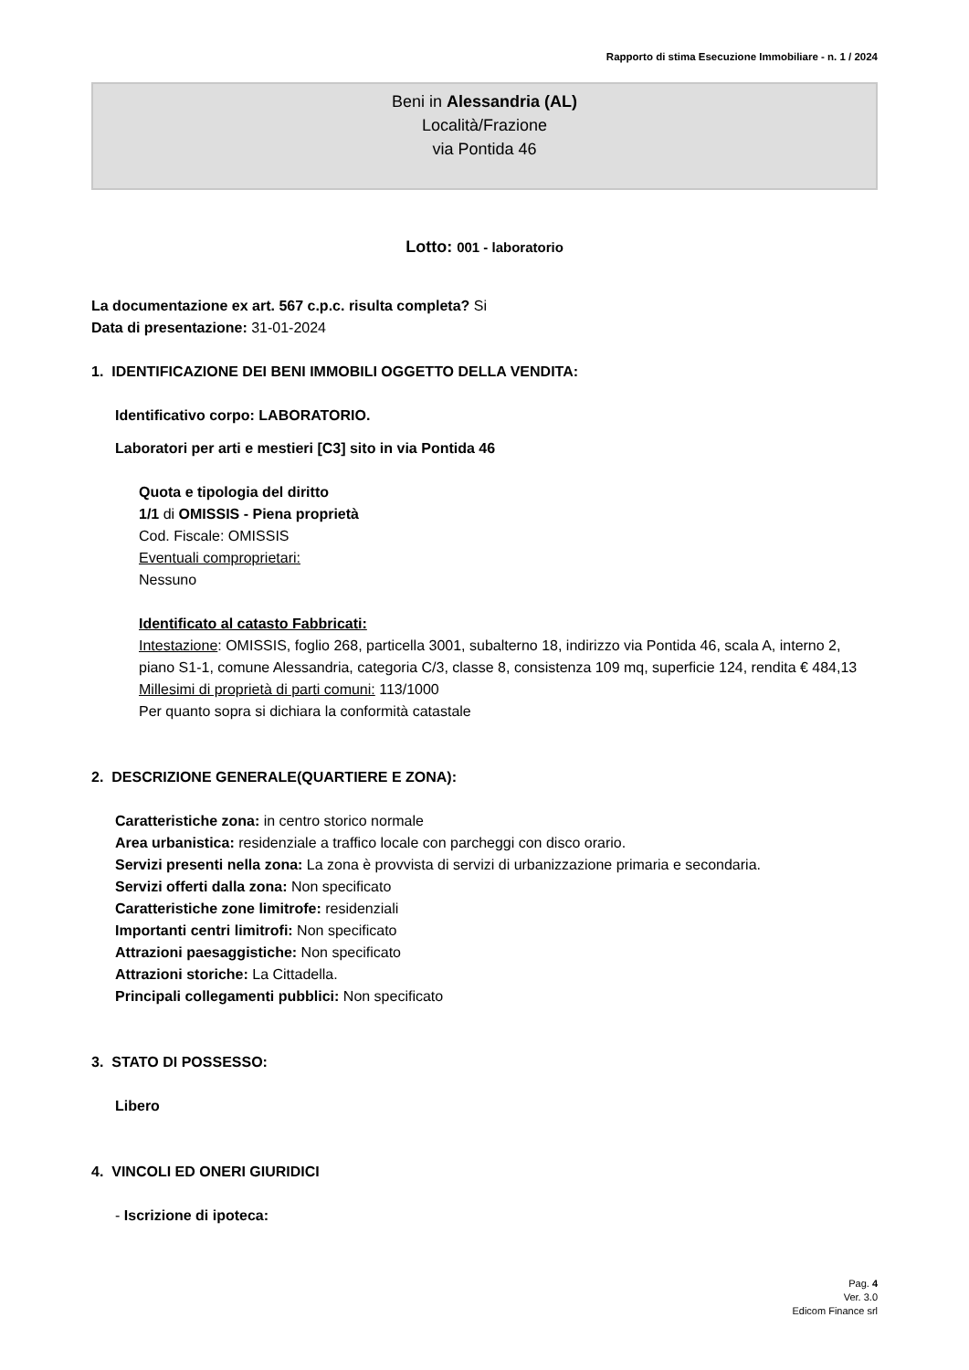Rapporto di stima Esecuzione Immobiliare - n. 1 / 2024
Beni in Alessandria (AL)
Località/Frazione
via Pontida 46
Lotto: 001 - laboratorio
La documentazione ex art. 567 c.p.c. risulta completa? Si
Data di presentazione: 31-01-2024
1. IDENTIFICAZIONE DEI BENI IMMOBILI OGGETTO DELLA VENDITA:
Identificativo corpo: LABORATORIO.
Laboratori per arti e mestieri [C3] sito in via Pontida 46
Quota e tipologia del diritto
1/1 di OMISSIS - Piena proprietà
Cod. Fiscale: OMISSIS
Eventuali comproprietari:
Nessuno
Identificato al catasto Fabbricati:
Intestazione: OMISSIS, foglio 268, particella 3001, subalterno 18, indirizzo via Pontida 46, scala A, interno 2, piano S1-1, comune Alessandria, categoria C/3, classe 8, consistenza 109 mq, superficie 124, rendita € 484,13
Millesimi di proprietà di parti comuni: 113/1000
Per quanto sopra si dichiara la conformità catastale
2. DESCRIZIONE GENERALE(QUARTIERE E ZONA):
Caratteristiche zona: in centro storico normale
Area urbanistica: residenziale a traffico locale con parcheggi con disco orario.
Servizi presenti nella zona: La zona è provvista di servizi di urbanizzazione primaria e secondaria.
Servizi offerti dalla zona: Non specificato
Caratteristiche zone limitrofe: residenziali
Importanti centri limitrofi: Non specificato
Attrazioni paesaggistiche: Non specificato
Attrazioni storiche: La Cittadella.
Principali collegamenti pubblici: Non specificato
3. STATO DI POSSESSO:
Libero
4. VINCOLI ED ONERI GIURIDICI
- Iscrizione di ipoteca:
Pag. 4
Ver. 3.0
Edicom Finance srl